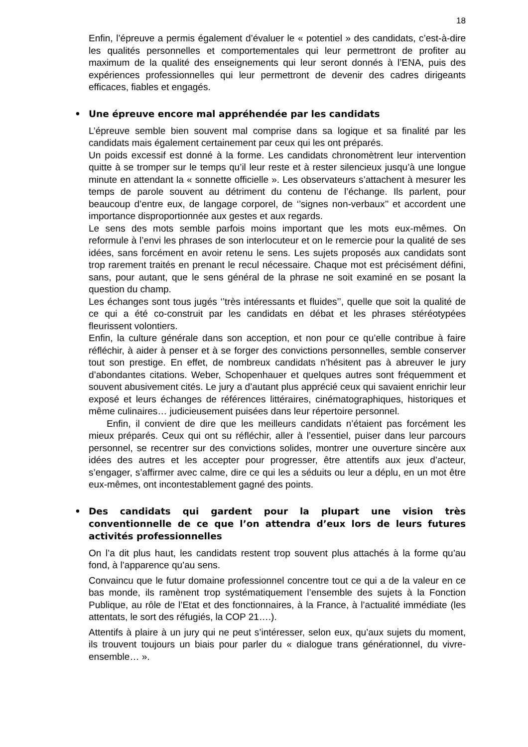18
Enfin, l’épreuve a permis également d’évaluer le « potentiel » des candidats, c’est-à-dire les qualités personnelles et comportementales qui leur permettront de profiter au maximum de la qualité des enseignements qui leur seront donnés à l’ENA, puis des expériences professionnelles qui leur permettront de devenir des cadres dirigeants efficaces, fiables et engagés.
• Une épreuve encore mal appréhendée par les candidats
L’épreuve semble bien souvent mal comprise dans sa logique et sa finalité par les candidats mais également certainement par ceux qui les ont préparés.
Un poids excessif est donné à la forme. Les candidats chronomètrent leur intervention quitte à se tromper sur le temps qu’il leur reste et à rester silencieux jusqu’à une longue minute en attendant la « sonnette officielle ». Les observateurs s’attachent à mesurer les temps de parole souvent au détriment du contenu de l’échange. Ils parlent, pour beaucoup d’entre eux, de langage corporel, de ‘’signes non-verbaux’’ et accordent une importance disproportionnée aux gestes et aux regards.
Le sens des mots semble parfois moins important que les mots eux-mêmes. On reformule à l’envi les phrases de son interlocuteur et on le remercie pour la qualité de ses idées, sans forcément en avoir retenu le sens. Les sujets proposés aux candidats sont trop rarement traités en prenant le recul nécessaire. Chaque mot est précisément défini, sans, pour autant, que le sens général de la phrase ne soit examiné en se posant la question du champ.
Les échanges sont tous jugés ‘’très intéressants et fluides’’, quelle que soit la qualité de ce qui a été co-construit par les candidats en débat et les phrases stéréotypées fleurissent volontiers.
Enfin, la culture générale dans son acception, et non pour ce qu’elle contribue à faire réfléchir, à aider à penser et à se forger des convictions personnelles, semble conserver tout son prestige. En effet, de nombreux candidats n’hésitent pas à abreuver le jury d’abondantes citations. Weber, Schopenhauer et quelques autres sont fréquemment et souvent abusivement cités. Le jury a d’autant plus apprécié ceux qui savaient enrichir leur exposé et leurs échanges de références littéraires, cinématographiques, historiques et même culinaires… judicieusement puisées dans leur répertoire personnel.
Enfin, il convient de dire que les meilleurs candidats n’étaient pas forcément les mieux préparés. Ceux qui ont su réfléchir, aller à l’essentiel, puiser dans leur parcours personnel, se recentrer sur des convictions solides, montrer une ouverture sincère aux idées des autres et les accepter pour progresser, être attentifs aux jeux d’acteur, s’engager, s’affirmer avec calme, dire ce qui les a séduits ou leur a déplu, en un mot être eux-mêmes, ont incontestablement gagné des points.
• Des candidats qui gardent pour la plupart une vision très conventionnelle de ce que l’on attendra d’eux lors de leurs futures activités professionnelles
On l’a dit plus haut, les candidats restent trop souvent plus attachés à la forme qu’au fond, à l’apparence qu’au sens.
Convaincu que le futur domaine professionnel concentre tout ce qui a de la valeur en ce bas monde, ils ramènent trop systématiquement l’ensemble des sujets à la Fonction Publique, au rôle de l’Etat et des fonctionnaires, à la France, à l’actualité immédiate (les attentats, le sort des réfugiés, la COP 21….).
Attentifs à plaire à un jury qui ne peut s’intéresser, selon eux, qu’aux sujets du moment, ils trouvent toujours un biais pour parler du « dialogue trans générationnel, du vivre-ensemble… ».